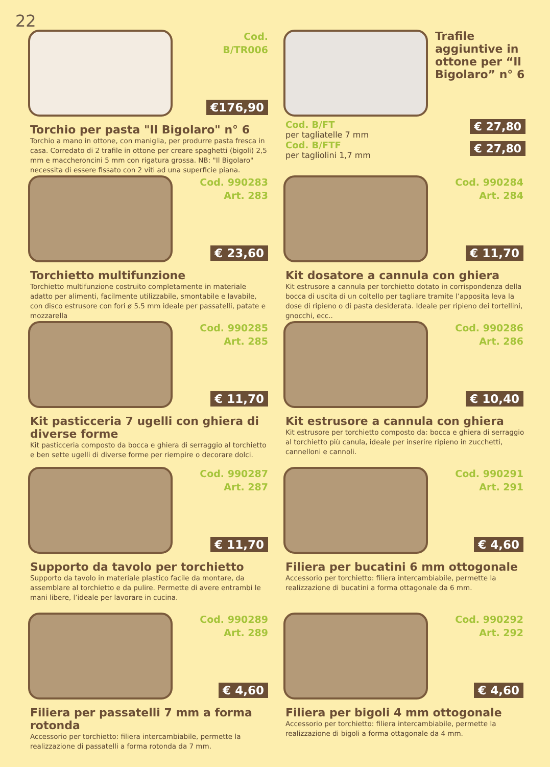22
Cod.
B/TR006
€176,90
Torchio per pasta "Il Bigolaro" n° 6
Torchio a mano in ottone, con maniglia, per produrre pasta fresca in casa. Corredato di 2 trafile in ottone per creare spaghetti (bigoli) 2,5 mm e maccheroncini 5 mm con rigatura grossa. NB: "Il Bigolaro" necessita di essere fissato con 2 viti ad una superficie piana.
Trafile aggiuntive in ottone per “Il Bigolaro” n° 6
Cod. B/FT
per tagliatelle 7 mm
Cod. B/FTF
per tagliolini 1,7 mm
€ 27,80
€ 27,80
Cod. 990283
Art. 283
€ 23,60
Torchietto multifunzione
Torchietto multifunzione costruito completamente in materiale adatto per alimenti, facilmente utilizzabile, smontabile e lavabile, con disco estrusore con fori ø 5.5 mm ideale per passatelli, patate e mozzarella
Cod. 990284
Art. 284
€ 11,70
Kit dosatore a cannula con ghiera
Kit estrusore a cannula per torchietto dotato in corrispondenza della bocca di uscita di un coltello per tagliare tramite l’apposita leva la dose di ripieno o di pasta desiderata. Ideale per ripieno dei tortellini, gnocchi, ecc..
Cod. 990285
Art. 285
€ 11,70
Kit pasticceria 7 ugelli con ghiera di diverse forme
Kit pasticceria composto da bocca e ghiera di serraggio al torchietto e ben sette ugelli di diverse forme per riempire o decorare dolci.
Cod. 990286
Art. 286
€ 10,40
Kit estrusore a cannula con ghiera
Kit estrusore per torchietto composto da: bocca e ghiera di serraggio al torchietto più canula, ideale per inserire ripieno in zucchetti, cannelloni e cannoli.
Cod. 990287
Art. 287
€ 11,70
Supporto da tavolo per torchietto
Supporto da tavolo in materiale plastico facile da montare, da assemblare al torchietto e da pulire. Permette di avere entrambi le mani libere, l’ideale per lavorare in cucina.
Cod. 990291
Art. 291
€ 4,60
Filiera per bucatini 6 mm ottogonale
Accessorio per torchietto: filiera intercambiabile, permette la realizzazione di bucatini a forma ottagonale da 6 mm.
Cod. 990289
Art. 289
€ 4,60
Filiera per passatelli 7 mm a forma rotonda
Accessorio per torchietto: filiera intercambiabile, permette la realizzazione di passatelli a forma rotonda da 7 mm.
Cod. 990292
Art. 292
€ 4,60
Filiera per bigoli 4 mm ottogonale
Accessorio per torchietto: filiera intercambiabile, permette la realizzazione di bigoli a forma ottagonale da 4 mm.